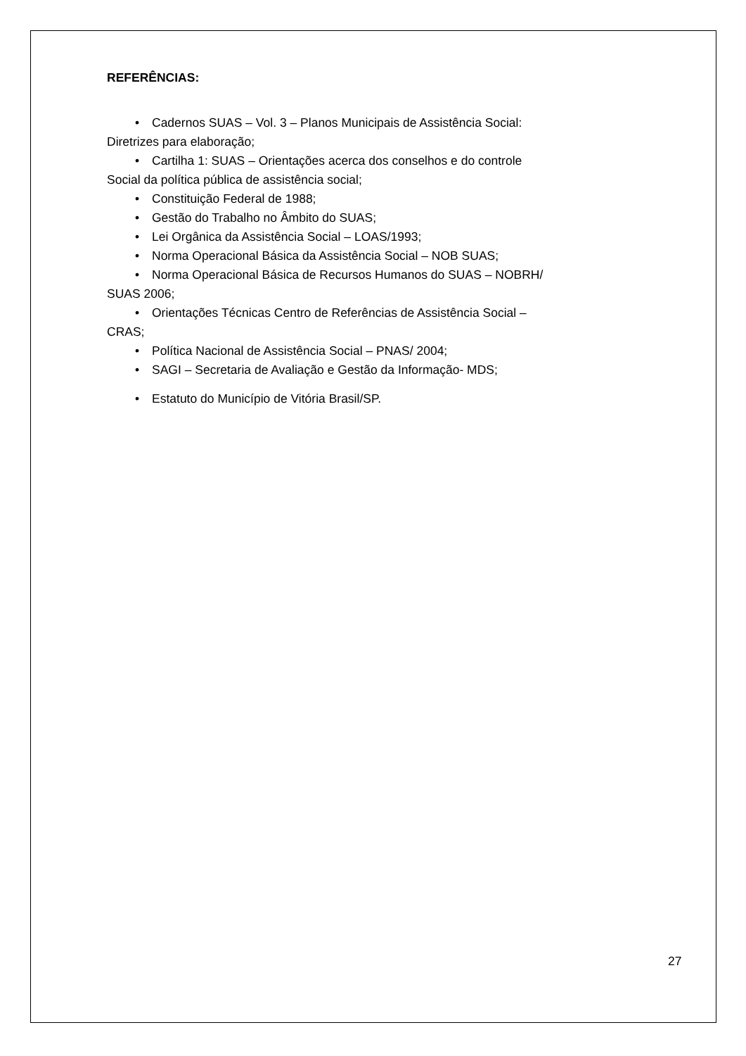REFERÊNCIAS:
• Cadernos SUAS – Vol. 3 – Planos Municipais de Assistência Social:
Diretrizes para elaboração;
• Cartilha 1: SUAS – Orientações acerca dos conselhos e do controle
Social da política pública de assistência social;
• Constituição Federal de 1988;
• Gestão do Trabalho no Âmbito do SUAS;
• Lei Orgânica da Assistência Social – LOAS/1993;
• Norma Operacional Básica da Assistência Social – NOB SUAS;
• Norma Operacional Básica de Recursos Humanos do SUAS – NOBRH/
SUAS 2006;
• Orientações Técnicas Centro de Referências de Assistência Social –
CRAS;
• Política Nacional de Assistência Social – PNAS/ 2004;
• SAGI – Secretaria de Avaliação e Gestão da Informação- MDS;
• Estatuto do Município de Vitória Brasil/SP.
27